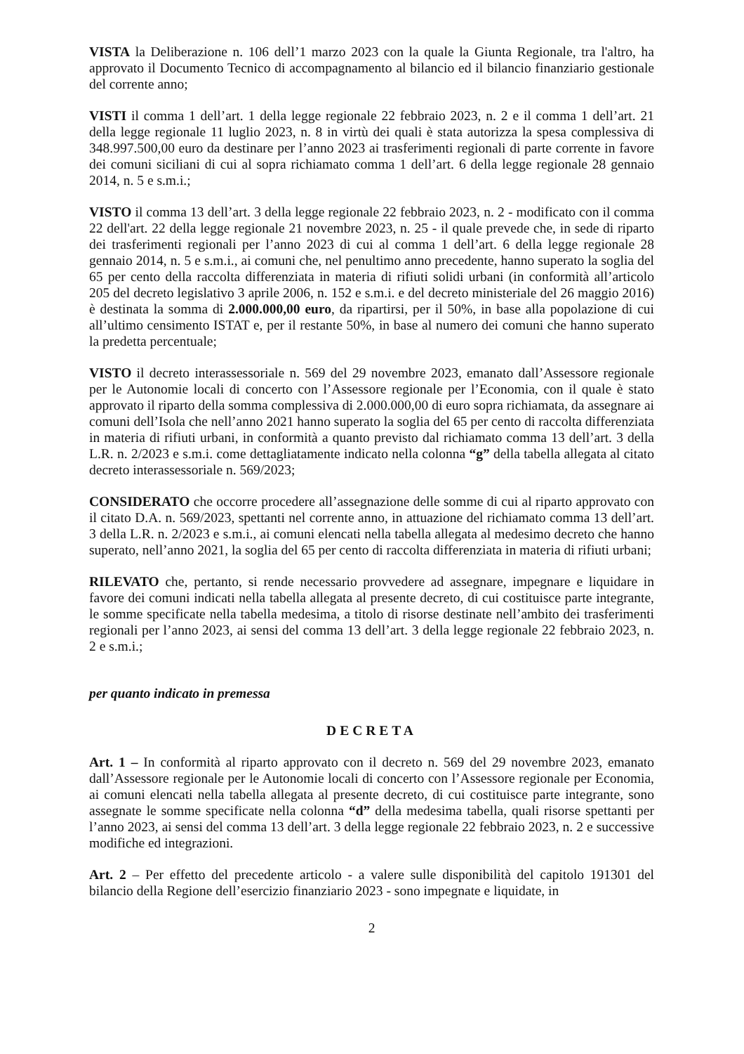VISTA la Deliberazione n. 106 dell’1 marzo 2023 con la quale la Giunta Regionale, tra l'altro, ha approvato il Documento Tecnico di accompagnamento al bilancio ed il bilancio finanziario gestionale del corrente anno;
VISTI il comma 1 dell’art. 1 della legge regionale 22 febbraio 2023, n. 2 e il comma 1 dell’art. 21 della legge regionale 11 luglio 2023, n. 8 in virtù dei quali è stata autorizza la spesa complessiva di 348.997.500,00 euro da destinare per l’anno 2023 ai trasferimenti regionali di parte corrente in favore dei comuni siciliani di cui al sopra richiamato comma 1 dell’art. 6 della legge regionale 28 gennaio 2014, n. 5 e s.m.i.;
VISTO il comma 13 dell’art. 3 della legge regionale 22 febbraio 2023, n. 2 - modificato con il comma 22 dell'art. 22 della legge regionale 21 novembre 2023, n. 25 - il quale prevede che, in sede di riparto dei trasferimenti regionali per l’anno 2023 di cui al comma 1 dell’art. 6 della legge regionale 28 gennaio 2014, n. 5 e s.m.i., ai comuni che, nel penultimo anno precedente, hanno superato la soglia del 65 per cento della raccolta differenziata in materia di rifiuti solidi urbani (in conformità all’articolo 205 del decreto legislativo 3 aprile 2006, n. 152 e s.m.i. e del decreto ministeriale del 26 maggio 2016) è destinata la somma di 2.000.000,00 euro, da ripartirsi, per il 50%, in base alla popolazione di cui all’ultimo censimento ISTAT e, per il restante 50%, in base al numero dei comuni che hanno superato la predetta percentuale;
VISTO il decreto interassessoriale n. 569 del 29 novembre 2023, emanato dall’Assessore regionale per le Autonomie locali di concerto con l’Assessore regionale per l’Economia, con il quale è stato approvato il riparto della somma complessiva di 2.000.000,00 di euro sopra richiamata, da assegnare ai comuni dell’Isola che nell’anno 2021 hanno superato la soglia del 65 per cento di raccolta differenziata in materia di rifiuti urbani, in conformità a quanto previsto dal richiamato comma 13 dell’art. 3 della L.R. n. 2/2023 e s.m.i. come dettagliatamente indicato nella colonna “g” della tabella allegata al citato decreto interassessoriale n. 569/2023;
CONSIDERATO che occorre procedere all’assegnazione delle somme di cui al riparto approvato con il citato D.A. n. 569/2023, spettanti nel corrente anno, in attuazione del richiamato comma 13 dell’art. 3 della L.R. n. 2/2023 e s.m.i., ai comuni elencati nella tabella allegata al medesimo decreto che hanno superato, nell’anno 2021, la soglia del 65 per cento di raccolta differenziata in materia di rifiuti urbani;
RILEVATO che, pertanto, si rende necessario provvedere ad assegnare, impegnare e liquidare in favore dei comuni indicati nella tabella allegata al presente decreto, di cui costituisce parte integrante, le somme specificate nella tabella medesima, a titolo di risorse destinate nell’ambito dei trasferimenti regionali per l’anno 2023, ai sensi del comma 13 dell’art. 3 della legge regionale 22 febbraio 2023, n. 2 e s.m.i.;
per quanto indicato in premessa
DECRETA
Art. 1 – In conformità al riparto approvato con il decreto n. 569 del 29 novembre 2023, emanato dall’Assessore regionale per le Autonomie locali di concerto con l’Assessore regionale per Economia, ai comuni elencati nella tabella allegata al presente decreto, di cui costituisce parte integrante, sono assegnate le somme specificate nella colonna “d” della medesima tabella, quali risorse spettanti per l’anno 2023, ai sensi del comma 13 dell’art. 3 della legge regionale 22 febbraio 2023, n. 2 e successive modifiche ed integrazioni.
Art. 2 – Per effetto del precedente articolo - a valere sulle disponibilità del capitolo 191301 del bilancio della Regione dell’esercizio finanziario 2023 - sono impegnate e liquidate, in
2